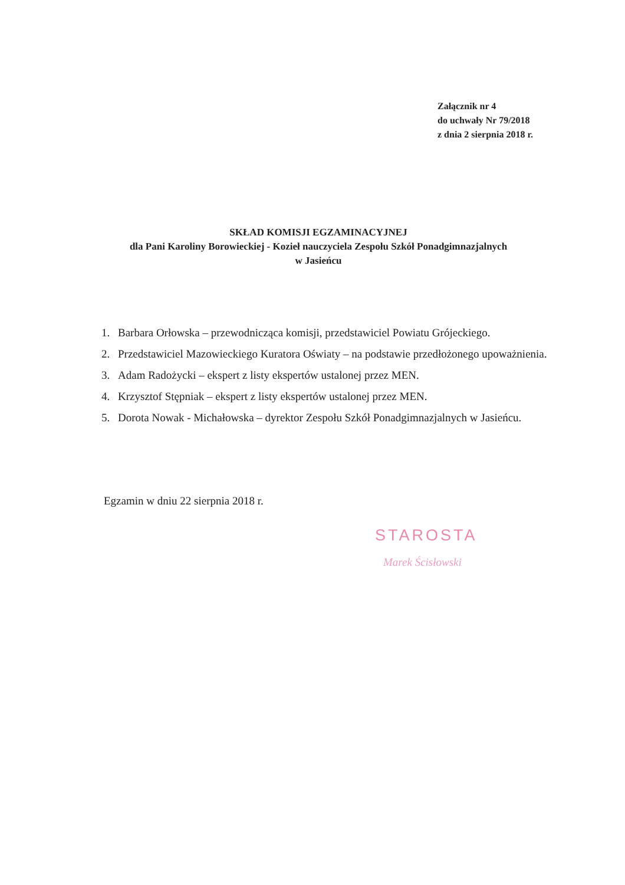Załącznik nr 4
do uchwały Nr 79/2018
z dnia 2 sierpnia 2018 r.
SKŁAD KOMISJI EGZAMINACYJNEJ
dla Pani Karoliny Borowieckiej - Kozieł nauczyciela Zespołu Szkół Ponadgimnazjalnych
w Jasieńcu
1. Barbara Orłowska – przewodnicząca komisji, przedstawiciel Powiatu Grójeckiego.
2. Przedstawiciel Mazowieckiego Kuratora Oświaty – na podstawie przedłożonego upoważnienia.
3. Adam Radożycki – ekspert z listy ekspertów ustalonej przez MEN.
4. Krzysztof Stępniak – ekspert z listy ekspertów ustalonej przez MEN.
5. Dorota Nowak - Michałowska – dyrektor Zespołu Szkół Ponadgimnazjalnych w Jasieńcu.
Egzamin w dniu 22 sierpnia 2018 r.
STAROSTA
Marek Ścisłowski